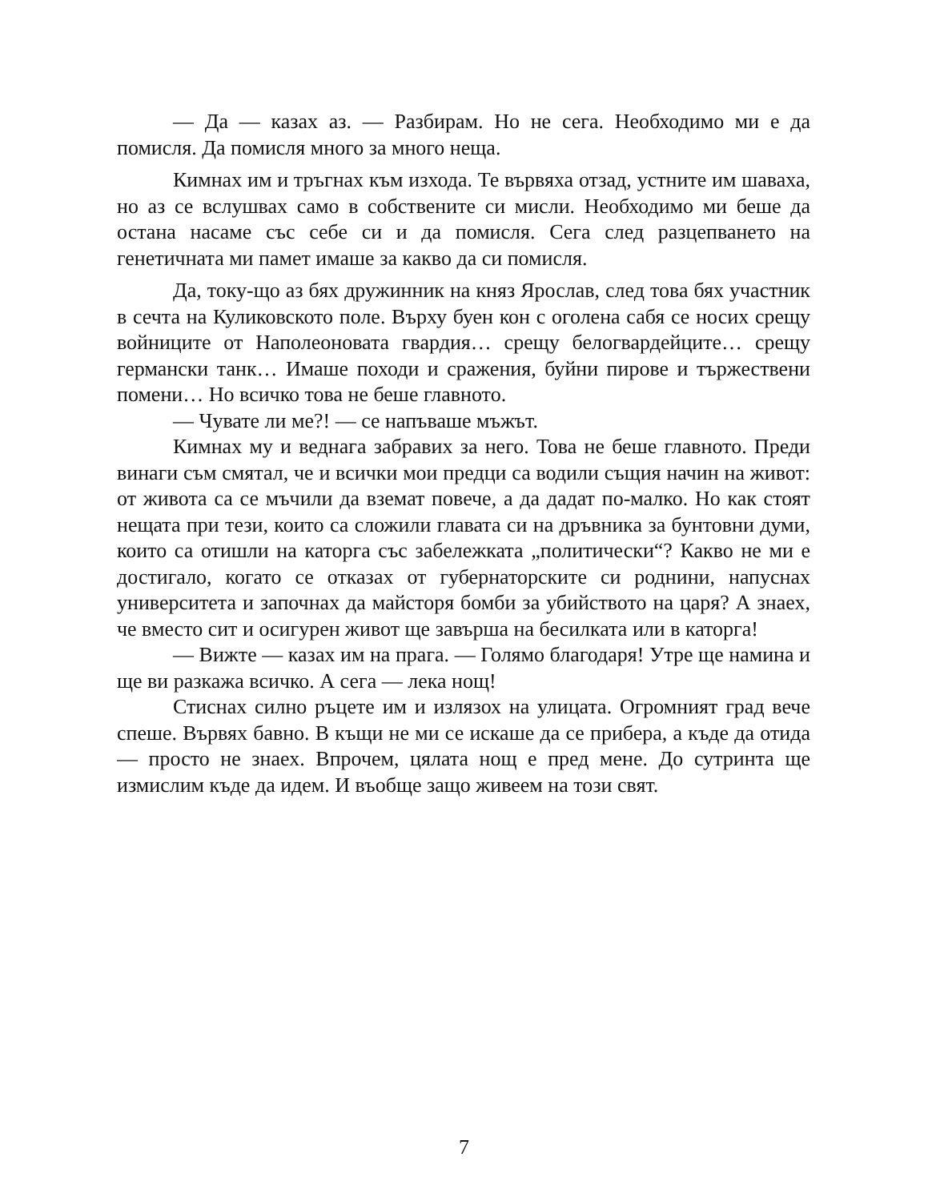— Да — казах аз. — Разбирам. Но не сега. Необходимо ми е да помисля. Да помисля много за много неща.
Кимнах им и тръгнах към изхода. Те вървяха отзад, устните им шаваха, но аз се вслушвах само в собствените си мисли. Необходимо ми беше да остана насаме със себе си и да помисля. Сега след разцепването на генетичната ми памет имаше за какво да си помисля.
Да, току-що аз бях дружинник на княз Ярослав, след това бях участник в сечта на Куликовското поле. Върху буен кон с оголена сабя се носих срещу войниците от Наполеоновата гвардия… срещу белогвардейците… срещу германски танк… Имаше походи и сражения, буйни пирове и тържествени помени… Но всичко това не беше главното.
— Чувате ли ме?! — се напъваше мъжът.
Кимнах му и веднага забравих за него. Това не беше главното. Преди винаги съм смятал, че и всички мои предци са водили същия начин на живот: от живота са се мъчили да вземат повече, а да дадат по-малко. Но как стоят нещата при тези, които са сложили главата си на дръвника за бунтовни думи, които са отишли на каторга със забележката „политически“? Какво не ми е достигало, когато се отказах от губернаторските си роднини, напуснах университета и започнах да майсторя бомби за убийството на царя? А знаех, че вместо сит и осигурен живот ще завърша на бесилката или в каторга!
— Вижте — казах им на прага. — Голямо благодаря! Утре ще намина и ще ви разкажа всичко. А сега — лека нощ!
Стиснах силно ръцете им и излязох на улицата. Огромният град вече спеше. Вървях бавно. В къщи не ми се искаше да се прибера, а къде да отида — просто не знаех. Впрочем, цялата нощ е пред мене. До сутринта ще измислим къде да идем. И въобще защо живеем на този свят.
7